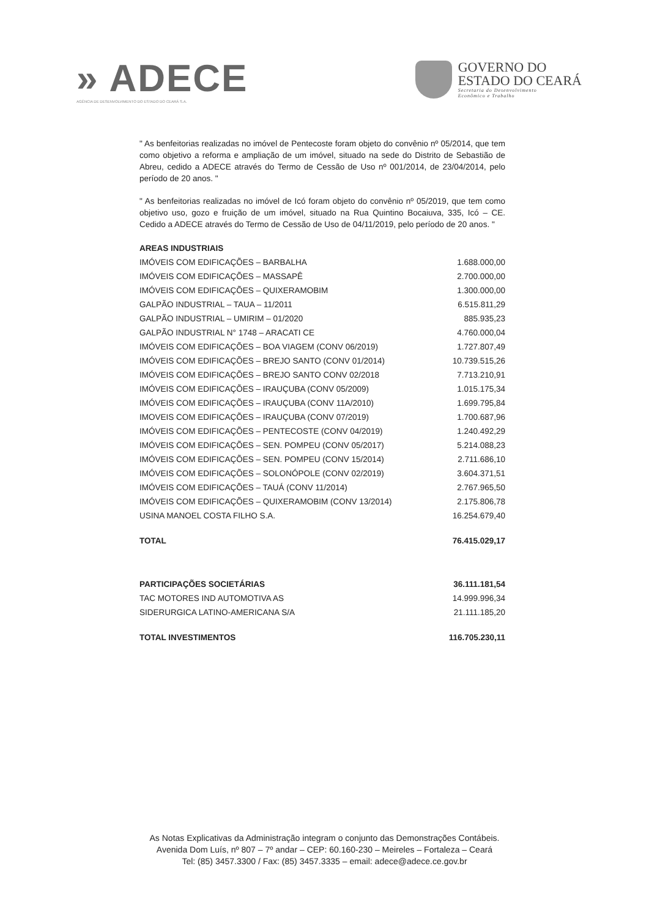» ADECE
AGÊNCIA DE DESENVOLVIMENTO DO ESTADO DO CEARÁ S.A.
GOVERNO DO
ESTADO DO CEARÁ
Secretaria do Desenvolvimento
Econômico e Trabalho
" As benfeitorias realizadas no imóvel de Pentecoste foram objeto do convênio nº 05/2014, que tem como objetivo a reforma e ampliação de um imóvel, situado na sede do Distrito de Sebastião de Abreu, cedido a ADECE através do Termo de Cessão de Uso nº 001/2014, de 23/04/2014, pelo período de 20 anos. "
" As benfeitorias realizadas no imóvel de Icó foram objeto do convênio nº 05/2019, que tem como objetivo uso, gozo e fruição de um imóvel, situado na Rua Quintino Bocaiuva, 335, Icó – CE. Cedido a ADECE através do Termo de Cessão de Uso de 04/11/2019, pelo período de 20 anos. "
| AREAS INDUSTRIAIS | |
| IMÓVEIS COM EDIFICAÇÕES – BARBALHA | 1.688.000,00 |
| IMÓVEIS COM EDIFICAÇÕES – MASSAPÊ | 2.700.000,00 |
| IMÓVEIS COM EDIFICAÇÕES – QUIXERAMOBIM | 1.300.000,00 |
| GALPÃO INDUSTRIAL – TAUA – 11/2011 | 6.515.811,29 |
| GALPÃO INDUSTRIAL – UMIRIM – 01/2020 | 885.935,23 |
| GALPÃO INDUSTRIAL N° 1748 – ARACATI CE | 4.760.000,04 |
| IMÓVEIS COM EDIFICAÇÕES – BOA VIAGEM (CONV 06/2019) | 1.727.807,49 |
| IMÓVEIS COM EDIFICAÇÕES – BREJO SANTO (CONV 01/2014) | 10.739.515,26 |
| IMÓVEIS COM EDIFICAÇÕES – BREJO SANTO CONV 02/2018 | 7.713.210,91 |
| IMÓVEIS COM EDIFICAÇÕES – IRAUÇUBA (CONV 05/2009) | 1.015.175,34 |
| IMÓVEIS COM EDIFICAÇÕES – IRAUÇUBA (CONV 11A/2010) | 1.699.795,84 |
| IMOVEIS COM EDIFICAÇÕES – IRAUÇUBA (CONV 07/2019) | 1.700.687,96 |
| IMÓVEIS COM EDIFICAÇÕES – PENTECOSTE (CONV 04/2019) | 1.240.492,29 |
| IMÓVEIS COM EDIFICAÇÕES – SEN. POMPEU (CONV 05/2017) | 5.214.088,23 |
| IMÓVEIS COM EDIFICAÇÕES – SEN. POMPEU (CONV 15/2014) | 2.711.686,10 |
| IMÓVEIS COM EDIFICAÇÕES – SOLONÓPOLE (CONV 02/2019) | 3.604.371,51 |
| IMÓVEIS COM EDIFICAÇÕES – TAUÁ (CONV 11/2014) | 2.767.965,50 |
| IMÓVEIS COM EDIFICAÇÕES – QUIXERAMOBIM (CONV 13/2014) | 2.175.806,78 |
| USINA MANOEL COSTA FILHO S.A. | 16.254.679,40 |
| TOTAL | 76.415.029,17 |
| PARTICIPAÇÕES SOCIETÁRIAS | 36.111.181,54 |
| TAC MOTORES IND AUTOMOTIVA AS | 14.999.996,34 |
| SIDERURGICA LATINO-AMERICANA S/A | 21.111.185,20 |
| TOTAL INVESTIMENTOS | 116.705.230,11 |
As Notas Explicativas da Administração integram o conjunto das Demonstrações Contábeis.
Avenida Dom Luís, nº 807 – 7º andar – CEP: 60.160-230 – Meireles – Fortaleza – Ceará
Tel: (85) 3457.3300 / Fax: (85) 3457.3335 – email: adece@adece.ce.gov.br